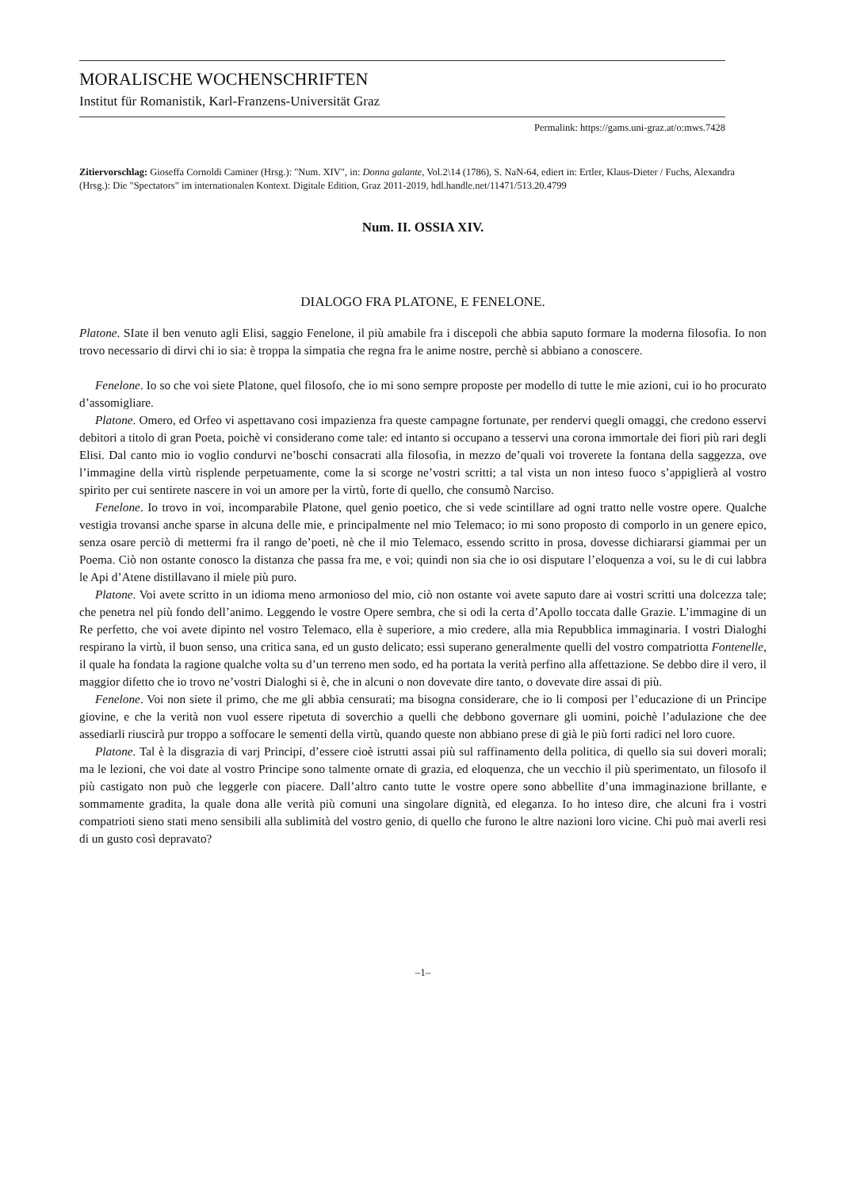MORALISCHE WOCHENSCHRIFTEN
Institut für Romanistik, Karl-Franzens-Universität Graz
Permalink: https://gams.uni-graz.at/o:mws.7428
Zitiervorschlag: Gioseffa Cornoldi Caminer (Hrsg.): "Num. XIV", in: Donna galante, Vol.2\14 (1786), S. NaN-64, ediert in: Ertler, Klaus-Dieter / Fuchs, Alexandra (Hrsg.): Die "Spectators" im internationalen Kontext. Digitale Edition, Graz 2011-2019, hdl.handle.net/11471/513.20.4799
Num. II. OSSIA XIV.
DIALOGO FRA PLATONE, E FENELONE.
Platone. SIate il ben venuto agli Elisi, saggio Fenelone, il più amabile fra i discepoli che abbia saputo formare la moderna filosofia. Io non trovo necessario di dirvi chi io sia: è troppa la simpatia che regna fra le anime nostre, perchè si abbiano a conoscere.
Fenelone. Io so che voi siete Platone, quel filosofo, che io mi sono sempre proposte per modello di tutte le mie azioni, cui io ho procurato d’assomigliare.
Platone. Omero, ed Orfeo vi aspettavano cosi impazienza fra queste campagne fortunate, per rendervi quegli omaggi, che credono esservi debitori a titolo di gran Poeta, poichè vi considerano come tale: ed intanto si occupano a tesservi una corona immortale dei fiori più rari degli Elisi. Dal canto mio io voglio condurvi ne’boschi consacrati alla filosofia, in mezzo de’quali voi troverete la fontana della saggezza, ove l’immagine della virtù risplende perpetuamente, come la si scorge ne’vostri scritti; a tal vista un non inteso fuoco s’appiglierà al vostro spirito per cui sentirete nascere in voi un amore per la virtù, forte di quello, che consumò Narciso.
Fenelone. Io trovo in voi, incomparabile Platone, quel genio poetico, che si vede scintillare ad ogni tratto nelle vostre opere. Qualche vestigia trovansi anche sparse in alcuna delle mie, e principalmente nel mio Telemaco; io mi sono proposto di comporlo in un genere epico, senza osare perciò di mettermi fra il rango de’poeti, nè che il mio Telemaco, essendo scritto in prosa, dovesse dichiararsi giammai per un Poema. Ciò non ostante conosco la distanza che passa fra me, e voi; quindi non sia che io osi disputare l’eloquenza a voi, su le di cui labbra le Api d’Atene distillavano il miele più puro.
Platone. Voi avete scritto in un idioma meno armonioso del mio, ciò non ostante voi avete saputo dare ai vostri scritti una dolcezza tale; che penetra nel più fondo dell’animo. Leggendo le vostre Opere sembra, che si odi la certa d’Apollo toccata dalle Grazie. L’immagine di un Re perfetto, che voi avete dipinto nel vostro Telemaco, ella è superiore, a mio credere, alla mia Repubblica immaginaria. I vostri Dialoghi respirano la virtù, il buon senso, una critica sana, ed un gusto delicato; essi superano generalmente quelli del vostro compatriotta Fontenelle, il quale ha fondata la ragione qualche volta su d’un terreno men sodo, ed ha portata la verità perfino alla affettazione. Se debbo dire il vero, il maggior difetto che io trovo ne’vostri Dialoghi si è, che in alcuni o non dovevate dire tanto, o dovevate dire assai di più.
Fenelone. Voi non siete il primo, che me gli abbia censurati; ma bisogna considerare, che io li composi per l’educazione di un Principe giovine, e che la verità non vuol essere ripetuta di soverchio a quelli che debbono governare gli uomini, poichè l’adulazione che dee assediarli riuscirà pur troppo a soffocare le sementi della virtù, quando queste non abbiano prese di già le più forti radici nel loro cuore.
Platone. Tal è la disgrazia di varj Principi, d’essere cioè istrutti assai più sul raffinamento della politica, di quello sia sui doveri morali; ma le lezioni, che voi date al vostro Principe sono talmente ornate di grazia, ed eloquenza, che un vecchio il più sperimentato, un filosofo il più castigato non può che leggerle con piacere. Dall’altro canto tutte le vostre opere sono abbellite d’una immaginazione brillante, e sommamente gradita, la quale dona alle verità più comuni una singolare dignità, ed eleganza. Io ho inteso dire, che alcuni fra i vostri compatrioti sieno stati meno sensibili alla sublimità del vostro genio, di quello che furono le altre nazioni loro vicine. Chi può mai averli resi di un gusto così depravato?
–1–